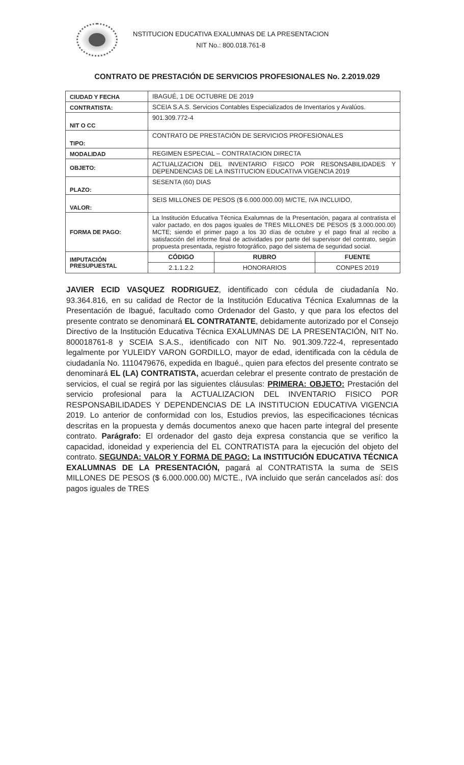NSTITUCION EDUCATIVA EXALUMNAS DE LA PRESENTACION
NIT No.: 800.018.761-8
CONTRATO DE PRESTACIÓN DE SERVICIOS PROFESIONALES No. 2.2019.029
| CIUDAD Y FECHA | IBAGUÉ, 1 DE OCTUBRE DE 2019 | | |
| CONTRATISTA: | SCEIA S.A.S. Servicios Contables Especializados de Inventarios y Avalúos. | | |
| NIT O CC | 901.309.772-4 | | |
| TIPO: | CONTRATO DE PRESTACIÓN DE SERVICIOS PROFESIONALES | | |
| MODALIDAD | REGIMEN ESPECIAL – CONTRATACION DIRECTA | | |
| OBJETO: | ACTUALIZACION DEL INVENTARIO FISICO POR RESONSABILIDADES Y DEPENDENCIAS DE LA INSTITUCION EDUCATIVA VIGENCIA 2019 | | |
| PLAZO: | SESENTA (60) DIAS | | |
| VALOR: | SEIS MILLONES DE PESOS ($ 6.000.000.00) M/CTE, IVA INCLUIDO, | | |
| FORMA DE PAGO: | La Institución Educativa Técnica Exalumnas de la Presentación, pagara al contratista el valor pactado, en dos pagos iguales de TRES MILLONES DE PESOS ($ 3.000.000.00) MCTE; siendo el primer pago a los 30 días de octubre y el pago final al recibo a satisfacción del informe final de actividades por parte del supervisor del contrato, según propuesta presentada, registro fotográfico, pago del sistema de seguridad social. | | |
| IMPUTACIÓN PRESUPUESTAL | CÓDIGO | RUBRO | FUENTE |
| | 2.1.1.2.2 | HONORARIOS | CONPES 2019 |
JAVIER ECID VASQUEZ RODRIGUEZ, identificado con cédula de ciudadanía No. 93.364.816, en su calidad de Rector de la Institución Educativa Técnica Exalumnas de la Presentación de Ibagué, facultado como Ordenador del Gasto, y que para los efectos del presente contrato se denominará EL CONTRATANTE, debidamente autorizado por el Consejo Directivo de la Institución Educativa Técnica EXALUMNAS DE LA PRESENTACIÓN, NIT No. 800018761-8 y SCEIA S.A.S., identificado con NIT No. 901.309.722-4, representado legalmente por YULEIDY VARON GORDILLO, mayor de edad, identificada con la cédula de ciudadanía No. 1110479676, expedida en Ibagué., quien para efectos del presente contrato se denominará EL (LA) CONTRATISTA, acuerdan celebrar el presente contrato de prestación de servicios, el cual se regirá por las siguientes cláusulas: PRIMERA: OBJETO: Prestación del servicio profesional para la ACTUALIZACION DEL INVENTARIO FISICO POR RESPONSABILIDADES Y DEPENDENCIAS DE LA INSTITUCION EDUCATIVA VIGENCIA 2019. Lo anterior de conformidad con los, Estudios previos, las especificaciones técnicas descritas en la propuesta y demás documentos anexo que hacen parte integral del presente contrato. Parágrafo: El ordenador del gasto deja expresa constancia que se verifico la capacidad, idoneidad y experiencia del EL CONTRATISTA para la ejecución del objeto del contrato. SEGUNDA: VALOR Y FORMA DE PAGO: La INSTITUCIÓN EDUCATIVA TÉCNICA EXALUMNAS DE LA PRESENTACIÓN, pagará al CONTRATISTA la suma de SEIS MILLONES DE PESOS ($ 6.000.000.00) M/CTE., IVA incluido que serán cancelados así: dos pagos iguales de TRES